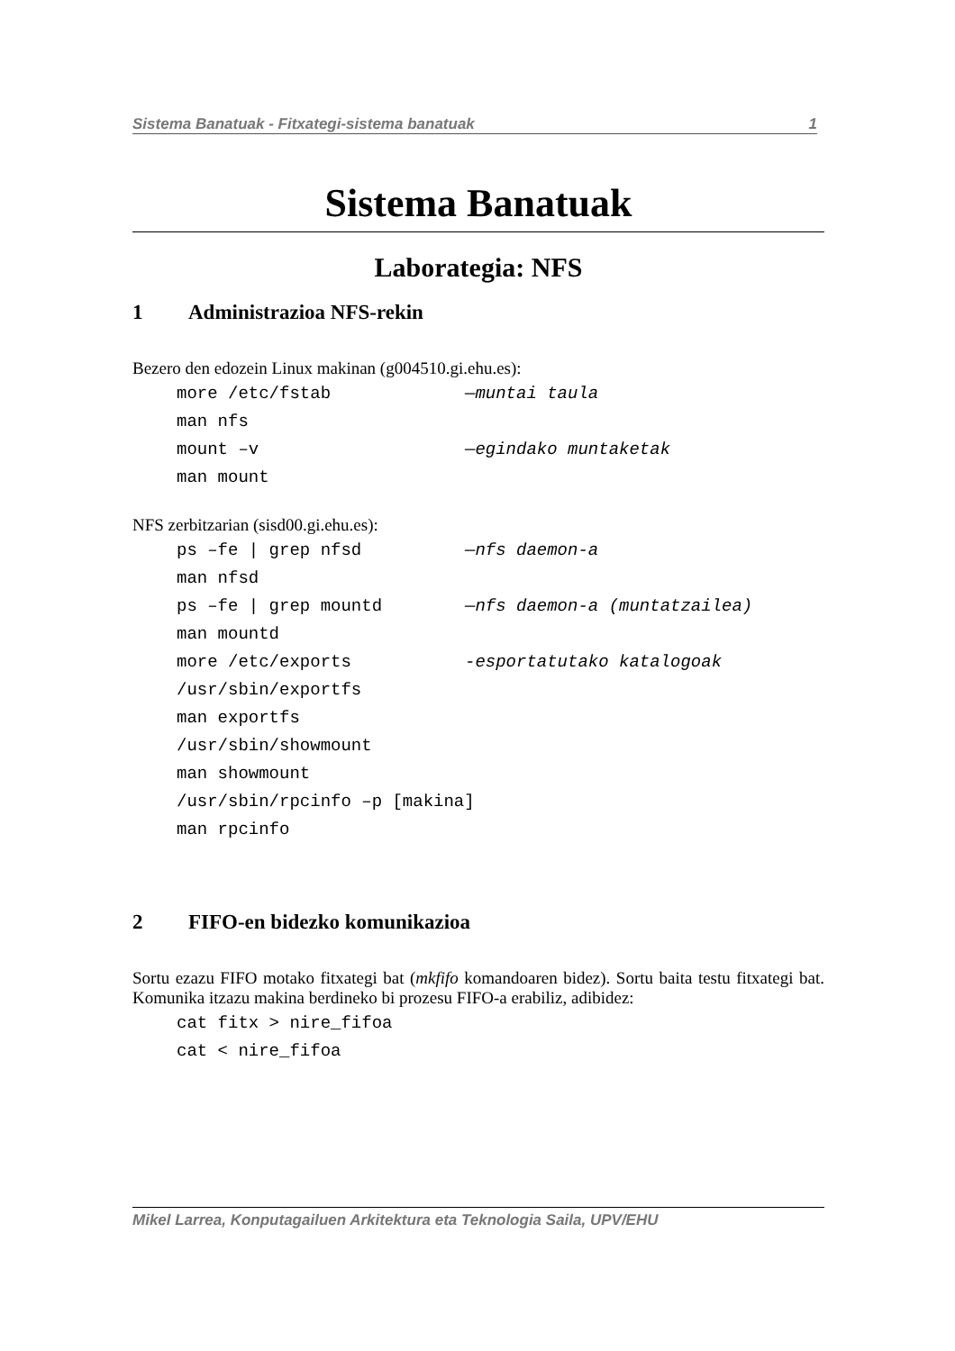Sistema Banatuak - Fitxategi-sistema banatuak 1
Sistema Banatuak
Laborategia: NFS
1 Administrazioa NFS-rekin
Bezero den edozein Linux makinan (g004510.gi.ehu.es):
more /etc/fstab —muntai taula
man nfs
mount –v —egindako muntaketak
man mount
NFS zerbitzarian (sisd00.gi.ehu.es):
ps –fe | grep nfsd —nfs daemon-a
man nfsd
ps –fe | grep mountd —nfs daemon-a (muntatzailea)
man mountd
more /etc/exports -esportatutako katalogoak
/usr/sbin/exportfs
man exportfs
/usr/sbin/showmount
man showmount
/usr/sbin/rpcinfo –p [makina]
man rpcinfo
2 FIFO-en bidezko komunikazioa
Sortu ezazu FIFO motako fitxategi bat (mkfifo komandoaren bidez). Sortu baita testu fitxategi bat. Komunika itzazu makina berdineko bi prozesu FIFO-a erabiliz, adibidez:
cat fitx > nire_fifoa
cat < nire_fifoa
Mikel Larrea, Konputagailuen Arkitektura eta Teknologia Saila, UPV/EHU